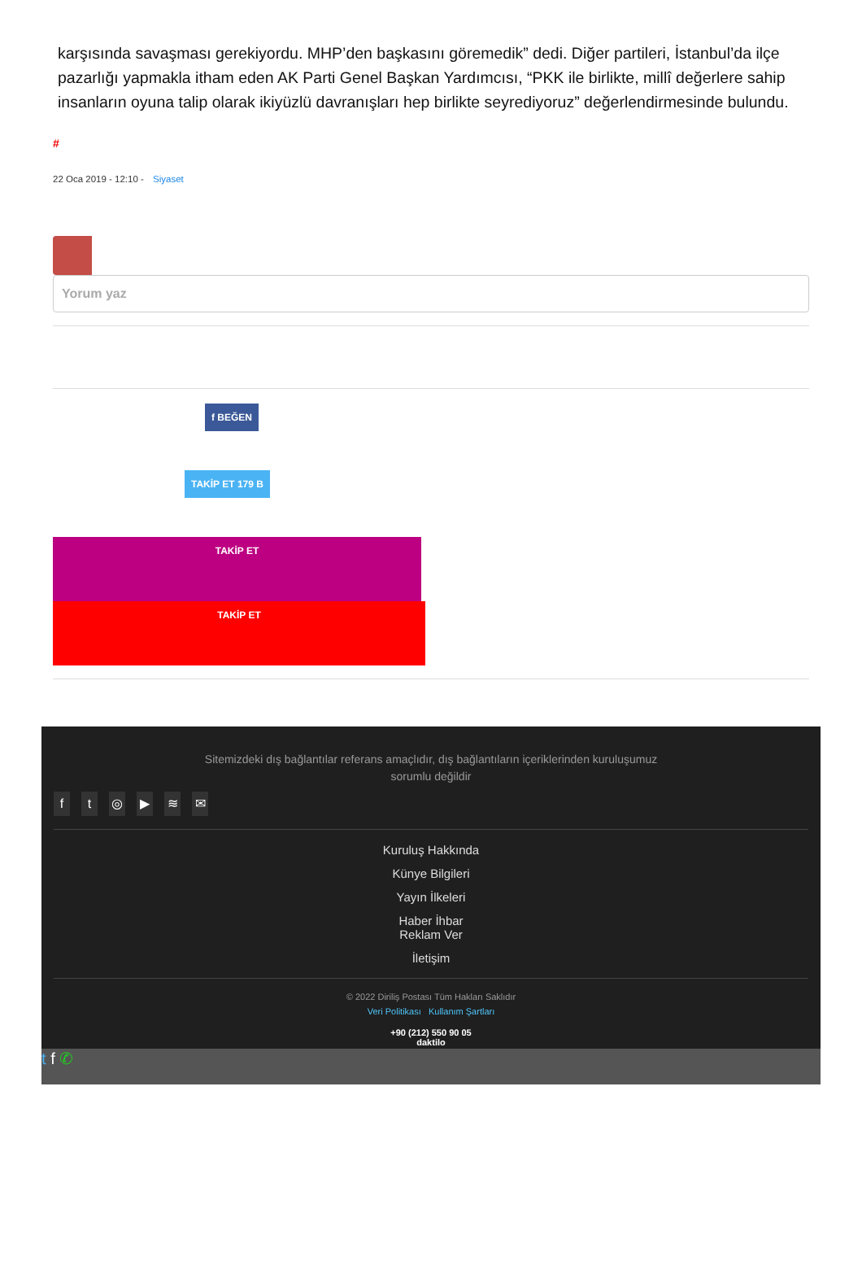karşısında savaşması gerekiyordu. MHP’den başkasını göremedik” dedi. Diğer partileri, İstanbul’da ilçe pazarlığı yapmakla itham eden AK Parti Genel Başkan Yardımcısı, “PKK ile birlikte, millî değerlere sahip insanların oyuna talip olarak ikiyüzlü davranışları hep birlikte seyrediyoruz” değerlendirmesinde bulundu.
#
22 Oca 2019 - 12:10 - Siyaset
Yorum yaz
f BEĞEN
TAKİP ET 179 B
TAKİP ET
TAKİP ET
Sitemizdeki dış bağlantılar referans amaçlıdır, dış bağlantıların içeriklerinden kuruluşumuz
sorumlu değildir
ft ◎ ▶ ≋ ✉
Kuruluş Hakkında
Künye Bilgileri
Yayın İlkeleri
Haber İhbar
Reklam Ver
İletişim
© 2022 Diriliş Postası Tüm Hakları Saklıdır
Veri Politikası Kullanım Şartları
+90 (212) 550 90 05
daktilo
t f ✆